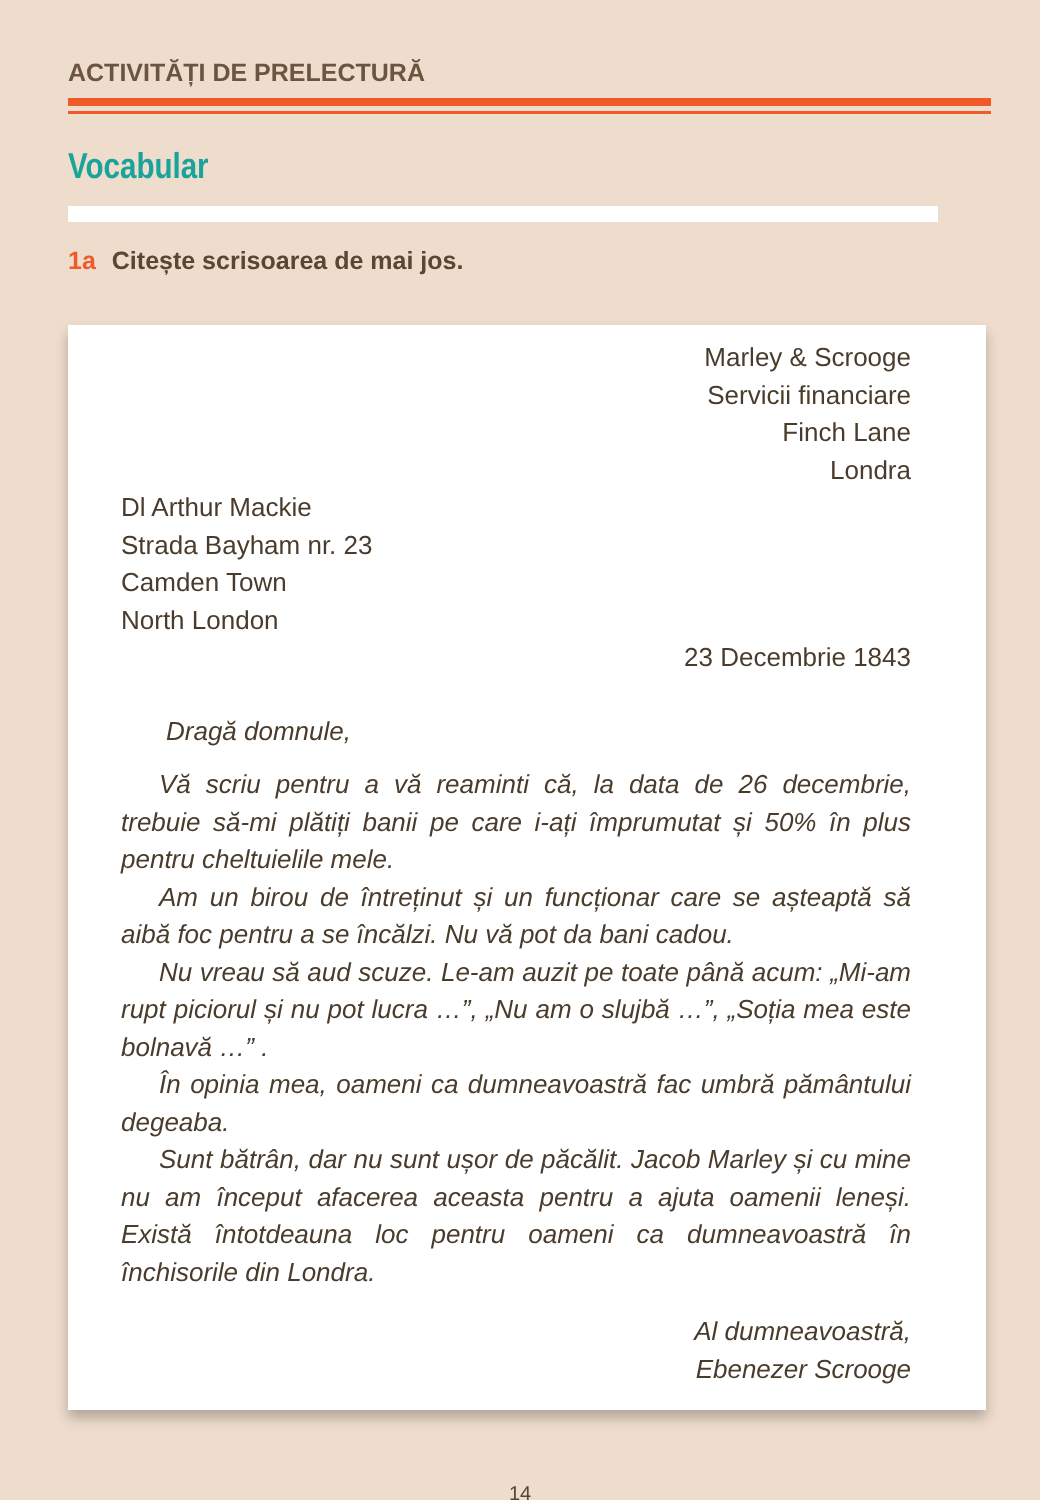ACTIVITĂȚI DE PRELECTURĂ
Vocabular
1a Citește scrisoarea de mai jos.
Marley & Scrooge
Servicii financiare
Finch Lane
Londra
Dl Arthur Mackie
Strada Bayham nr. 23
Camden Town
North London
23 Decembrie 1843
Dragă domnule,
Vă scriu pentru a vă reaminti că, la data de 26 decembrie, trebuie să-mi plătiți banii pe care i-ați împrumutat și 50% în plus pentru cheltuielile mele.
Am un birou de întreținut și un funcționar care se așteaptă să aibă foc pentru a se încălzi. Nu vă pot da bani cadou.
Nu vreau să aud scuze. Le-am auzit pe toate până acum: „Mi-am rupt piciorul și nu pot lucra …”, „Nu am o slujbă …”, „Soția mea este bolnavă …” .
În opinia mea, oameni ca dumneavoastră fac umbră pământului degeaba.
Sunt bătrân, dar nu sunt ușor de păcălit. Jacob Marley și cu mine nu am început afacerea aceasta pentru a ajuta oamenii leneși. Există întotdeauna loc pentru oameni ca dumneavoastră în închisorile din Londra.
Al dumneavoastră,
Ebenezer Scrooge
14